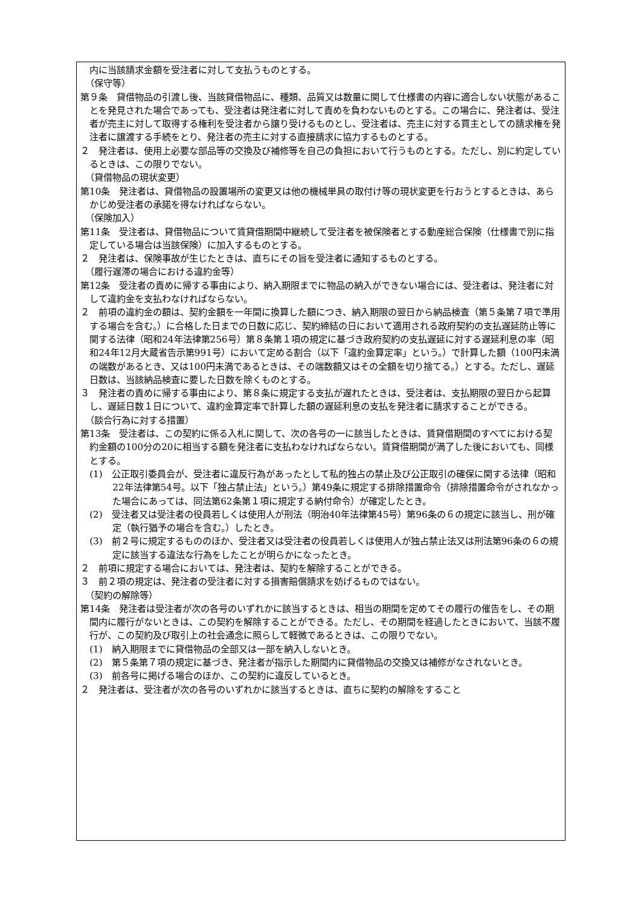内に当該請求金額を受注者に対して支払うものとする。
（保守等）
第９条　貸借物品の引渡し後、当該貸借物品に、種類、品質又は数量に関して仕様書の内容に適合しない状態があることを発見された場合であっても、受注者は発注者に対して責めを負わないものとする。この場合に、発注者は、受注者が売主に対して取得する権利を受注者から譲り受けるものとし、受注者は、売主に対する買主としての請求権を発注者に譲渡する手続をとり、発注者の売主に対する直接請求に協力するものとする。
２　発注者は、使用上必要な部品等の交換及び補修等を自己の負担において行うものとする。ただし、別に約定しているときは、この限りでない。
（貸借物品の現状変更）
第10条　発注者は、貸借物品の設置場所の変更又は他の機械単具の取付け等の現状変更を行おうとするときは、あらかじめ受注者の承諾を得なければならない。
（保険加入）
第11条　受注者は、貸借物品について賃貸借期間中継続して受注者を被保険者とする動産総合保険（仕様書で別に指定している場合は当該保険）に加入するものとする。
２　発注者は、保険事故が生じたときは、直ちにその旨を受注者に通知するものとする。
（履行遅滞の場合における違約金等）
第12条　受注者の責めに帰する事由により、納入期限までに物品の納入ができない場合には、受注者は、発注者に対して違約金を支払わなければならない。
２　前項の違約金の額は、契約金額を一年間に換算した額につき、納入期限の翌日から納品検査（第５条第７項で準用する場合を含む。）に合格した日までの日数に応じ、契約締結の日において適用される政府契約の支払遅延防止等に関する法律（昭和24年法律第256号）第８条第１項の規定に基づき政府契約の支払遅延に対する遅延利息の率（昭和24年12月大蔵省告示第991号）において定める割合（以下「違約金算定率」という。）で計算した額（100円未満の端数があるとき、又は100円未満であるときは、その端数額又はその全額を切り捨てる。）とする。ただし、遅延日数は、当該納品検査に要した日数を除くものとする。
３　発注者の責めに帰する事由により、第８条に規定する支払が遅れたときは、受注者は、支払期限の翌日から起算し、遅延日数１日について、違約金算定率で計算した額の遅延利息の支払を発注者に請求することができる。
（談合行為に対する措置）
第13条　受注者は、この契約に係る入札に関して、次の各号の一に該当したときは、賃貸借期間のすべてにおける契約金額の100分の20に相当する額を発注者に支払わなければならない。賃貸借期間が満了した後においても、同様とする。
(1)　公正取引委員会が、受注者に違反行為があったとして私的独占の禁止及び公正取引の確保に関する法律（昭和22年法律第54号。以下「独占禁止法」という。）第49条に規定する排除措置命令（排除措置命令がされなかった場合にあっては、同法第62条第１項に規定する納付命令）が確定したとき。
(2)　受注者又は受注者の役員若しくは使用人が刑法（明治40年法律第45号）第96条の６の規定に該当し、刑が確定（執行猶予の場合を含む。）したとき。
(3)　前２号に規定するもののほか、受注者又は受注者の役員若しくは使用人が独占禁止法又は刑法第96条の６の規定に該当する違法な行為をしたことが明らかになったとき。
２　前項に規定する場合においては、発注者は、契約を解除することができる。
３　前２項の規定は、発注者の受注者に対する損害賠償請求を妨げるものではない。
（契約の解除等）
第14条　発注者は受注者が次の各号のいずれかに該当するときは、相当の期間を定めてその履行の催告をし、その期間内に履行がないときは、この契約を解除することができる。ただし、その期間を経過したときにおいて、当該不履行が、この契約及び取引上の社会通念に照らして軽微であるときは、この限りでない。
(1)　納入期限までに貸借物品の全部又は一部を納入しないとき。
(2)　第５条第７項の規定に基づき、発注者が指示した期間内に貸借物品の交換又は補修がなされないとき。
(3)　前各号に掲げる場合のほか、この契約に違反しているとき。
２　発注者は、受注者が次の各号のいずれかに該当するときは、直ちに契約の解除をすること